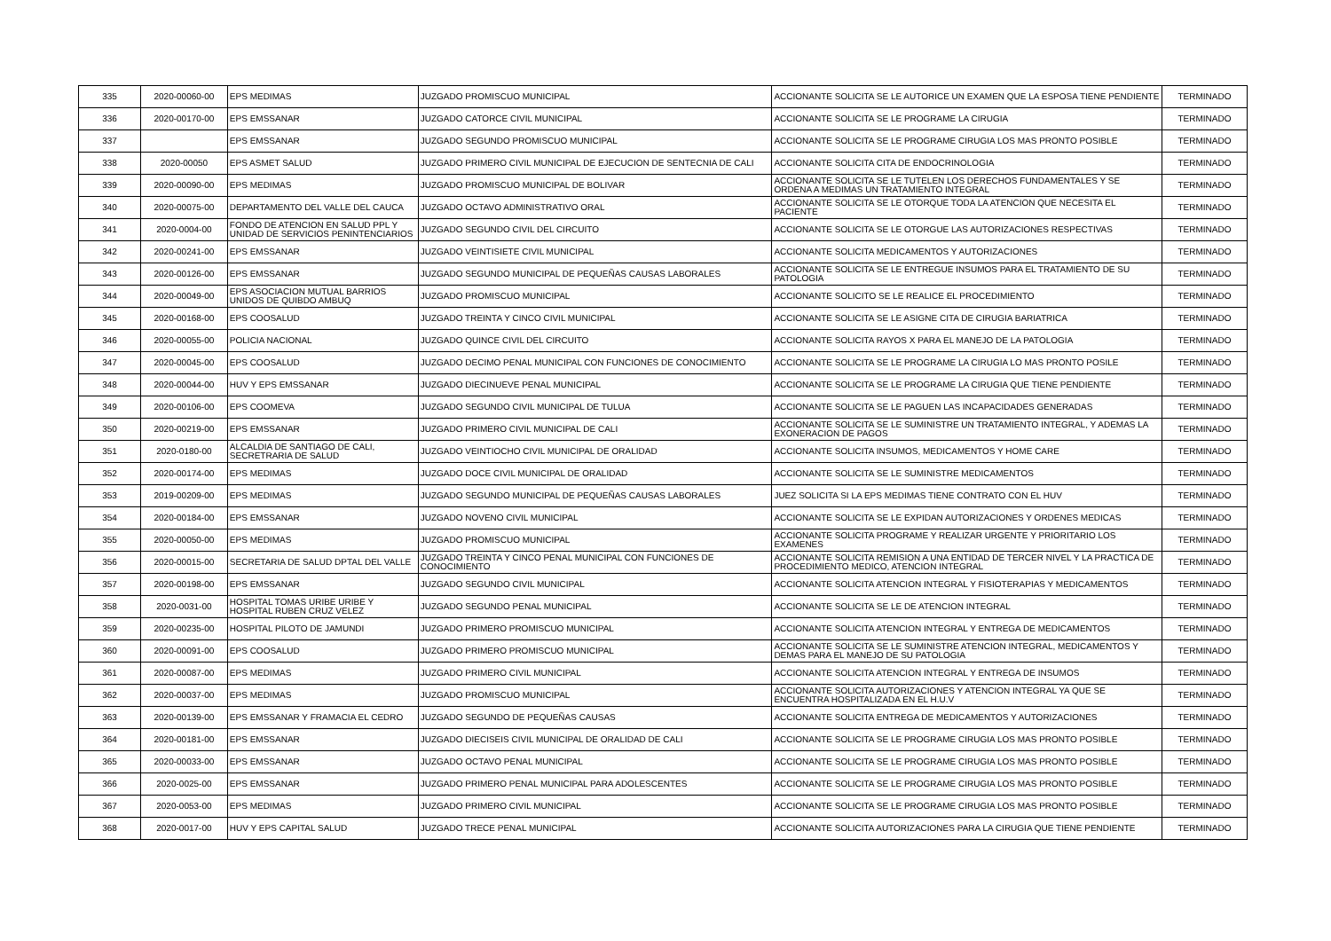| 335 | 2020-00060-00 | EPS MEDIMAS | JUZGADO PROMISCUO MUNICIPAL | ACCIONANTE SOLICITA SE LE AUTORICE UN EXAMEN QUE LA ESPOSA TIENE PENDIENTE | TERMINADO |
| 336 | 2020-00170-00 | EPS EMSSANAR | JUZGADO CATORCE CIVIL MUNICIPAL | ACCIONANTE SOLICITA SE LE PROGRAME LA CIRUGIA | TERMINADO |
| 337 | | EPS EMSSANAR | JUZGADO SEGUNDO PROMISCUO MUNICIPAL | ACCIONANTE SOLICITA SE LE PROGRAME CIRUGIA LOS MAS PRONTO POSIBLE | TERMINADO |
| 338 | 2020-00050 | EPS ASMET SALUD | JUZGADO PRIMERO CIVIL MUNICIPAL DE EJECUCION DE SENTECNIA DE CALI | ACCIONANTE SOLICITA CITA DE ENDOCRINOLOGIA | TERMINADO |
| 339 | 2020-00090-00 | EPS MEDIMAS | JUZGADO PROMISCUO MUNICIPAL DE BOLIVAR | ACCIONANTE SOLICITA SE LE TUTELEN LOS DERECHOS FUNDAMENTALES Y SE ORDENA A MEDIMAS UN TRATAMIENTO INTEGRAL | TERMINADO |
| 340 | 2020-00075-00 | DEPARTAMENTO DEL VALLE DEL CAUCA | JUZGADO OCTAVO ADMINISTRATIVO ORAL | ACCIONANTE SOLICITA SE LE OTORQUE TODA LA ATENCION QUE NECESITA EL PACIENTE | TERMINADO |
| 341 | 2020-0004-00 | FONDO DE ATENCION EN SALUD PPL Y UNIDAD DE SERVICIOS PENINTENCIARIOS | JUZGADO SEGUNDO CIVIL DEL CIRCUITO | ACCIONANTE SOLICITA SE LE OTORGUE LAS AUTORIZACIONES RESPECTIVAS | TERMINADO |
| 342 | 2020-00241-00 | EPS EMSSANAR | JUZGADO VEINTISIETE CIVIL MUNICIPAL | ACCIONANTE SOLICITA MEDICAMENTOS Y AUTORIZACIONES | TERMINADO |
| 343 | 2020-00126-00 | EPS EMSSANAR | JUZGADO SEGUNDO MUNICIPAL DE PEQUEÑAS CAUSAS LABORALES | ACCIONANTE SOLICITA SE LE ENTREGUE INSUMOS PARA EL TRATAMIENTO DE SU PATOLOGIA | TERMINADO |
| 344 | 2020-00049-00 | EPS ASOCIACION MUTUAL BARRIOS UNIDOS DE QUIBDO AMBUQ | JUZGADO PROMISCUO MUNICIPAL | ACCIONANTE SOLICITO SE LE REALICE EL PROCEDIMIENTO | TERMINADO |
| 345 | 2020-00168-00 | EPS COOSALUD | JUZGADO TREINTA Y CINCO CIVIL MUNICIPAL | ACCIONANTE SOLICITA SE LE ASIGNE CITA DE CIRUGIA BARIATRICA | TERMINADO |
| 346 | 2020-00055-00 | POLICIA NACIONAL | JUZGADO QUINCE CIVIL DEL CIRCUITO | ACCIONANTE SOLICITA RAYOS X PARA EL MANEJO DE LA PATOLOGIA | TERMINADO |
| 347 | 2020-00045-00 | EPS COOSALUD | JUZGADO DECIMO PENAL MUNICIPAL CON FUNCIONES DE CONOCIMIENTO | ACCIONANTE SOLICITA SE LE PROGRAME LA CIRUGIA LO MAS PRONTO POSILE | TERMINADO |
| 348 | 2020-00044-00 | HUV Y EPS EMSSANAR | JUZGADO DIECINUEVE PENAL MUNICIPAL | ACCIONANTE SOLICITA SE LE PROGRAME LA CIRUGIA QUE TIENE PENDIENTE | TERMINADO |
| 349 | 2020-00106-00 | EPS COOMEVA | JUZGADO SEGUNDO CIVIL MUNICIPAL DE TULUA | ACCIONANTE SOLICITA SE LE PAGUEN LAS INCAPACIDADES GENERADAS | TERMINADO |
| 350 | 2020-00219-00 | EPS EMSSANAR | JUZGADO PRIMERO CIVIL MUNICIPAL DE CALI | ACCIONANTE SOLICITA SE LE SUMINISTRE UN TRATAMIENTO INTEGRAL, Y ADEMAS LA EXONERACION DE PAGOS | TERMINADO |
| 351 | 2020-0180-00 | ALCALDIA DE SANTIAGO DE CALI, SECRETRARIA DE SALUD | JUZGADO VEINTIOCHO CIVIL MUNICIPAL DE ORALIDAD | ACCIONANTE SOLICITA INSUMOS, MEDICAMENTOS Y HOME CARE | TERMINADO |
| 352 | 2020-00174-00 | EPS MEDIMAS | JUZGADO DOCE CIVIL MUNICIPAL DE ORALIDAD | ACCIONANTE SOLICITA SE LE SUMINISTRE MEDICAMENTOS | TERMINADO |
| 353 | 2019-00209-00 | EPS MEDIMAS | JUZGADO SEGUNDO MUNICIPAL DE PEQUEÑAS CAUSAS LABORALES | JUEZ SOLICITA SI LA EPS MEDIMAS TIENE CONTRATO CON EL HUV | TERMINADO |
| 354 | 2020-00184-00 | EPS EMSSANAR | JUZGADO NOVENO CIVIL MUNICIPAL | ACCIONANTE SOLICITA SE LE EXPIDAN AUTORIZACIONES Y ORDENES MEDICAS | TERMINADO |
| 355 | 2020-00050-00 | EPS MEDIMAS | JUZGADO PROMISCUO MUNICIPAL | ACCIONANTE SOLICITA PROGRAME Y REALIZAR URGENTE Y PRIORITARIO LOS EXAMENES | TERMINADO |
| 356 | 2020-00015-00 | SECRETARIA DE SALUD DPTAL DEL VALLE | JUZGADO TREINTA Y CINCO PENAL MUNICIPAL CON FUNCIONES DE CONOCIMIENTO | ACCIONANTE SOLICITA REMISION A UNA ENTIDAD DE TERCER NIVEL Y LA PRACTICA DE PROCEDIMIENTO MEDICO, ATENCION INTEGRAL | TERMINADO |
| 357 | 2020-00198-00 | EPS EMSSANAR | JUZGADO SEGUNDO CIVIL MUNICIPAL | ACCIONANTE SOLICITA ATENCION INTEGRAL Y FISIOTERAPIAS Y MEDICAMENTOS | TERMINADO |
| 358 | 2020-0031-00 | HOSPITAL TOMAS URIBE URIBE Y HOSPITAL RUBEN CRUZ VELEZ | JUZGADO SEGUNDO PENAL MUNICIPAL | ACCIONANTE SOLICITA SE LE DE ATENCION INTEGRAL | TERMINADO |
| 359 | 2020-00235-00 | HOSPITAL PILOTO DE JAMUNDI | JUZGADO PRIMERO PROMISCUO MUNICIPAL | ACCIONANTE SOLICITA ATENCION INTEGRAL Y ENTREGA DE MEDICAMENTOS | TERMINADO |
| 360 | 2020-00091-00 | EPS COOSALUD | JUZGADO PRIMERO PROMISCUO MUNICIPAL | ACCIONANTE SOLICITA SE LE SUMINISTRE ATENCION INTEGRAL, MEDICAMENTOS Y DEMAS PARA EL MANEJO DE SU PATOLOGIA | TERMINADO |
| 361 | 2020-00087-00 | EPS MEDIMAS | JUZGADO PRIMERO CIVIL MUNICIPAL | ACCIONANTE SOLICITA ATENCION INTEGRAL Y ENTREGA DE INSUMOS | TERMINADO |
| 362 | 2020-00037-00 | EPS MEDIMAS | JUZGADO PROMISCUO MUNICIPAL | ACCIONANTE SOLICITA AUTORIZACIONES Y ATENCION INTEGRAL YA QUE SE ENCUENTRA HOSPITALIZADA EN EL H.U.V | TERMINADO |
| 363 | 2020-00139-00 | EPS EMSSANAR Y FRAMACIA EL CEDRO | JUZGADO SEGUNDO DE PEQUEÑAS CAUSAS | ACCIONANTE SOLICITA ENTREGA DE MEDICAMENTOS Y AUTORIZACIONES | TERMINADO |
| 364 | 2020-00181-00 | EPS EMSSANAR | JUZGADO DIECISEIS CIVIL MUNICIPAL DE ORALIDAD DE CALI | ACCIONANTE SOLICITA SE LE PROGRAME CIRUGIA LOS MAS PRONTO POSIBLE | TERMINADO |
| 365 | 2020-00033-00 | EPS EMSSANAR | JUZGADO OCTAVO PENAL MUNICIPAL | ACCIONANTE SOLICITA SE LE PROGRAME CIRUGIA LOS MAS PRONTO POSIBLE | TERMINADO |
| 366 | 2020-0025-00 | EPS EMSSANAR | JUZGADO PRIMERO PENAL MUNICIPAL PARA ADOLESCENTES | ACCIONANTE SOLICITA SE LE PROGRAME CIRUGIA LOS MAS PRONTO POSIBLE | TERMINADO |
| 367 | 2020-0053-00 | EPS MEDIMAS | JUZGADO PRIMERO CIVIL MUNICIPAL | ACCIONANTE SOLICITA SE LE PROGRAME CIRUGIA LOS MAS PRONTO POSIBLE | TERMINADO |
| 368 | 2020-0017-00 | HUV Y EPS CAPITAL SALUD | JUZGADO TRECE PENAL MUNICIPAL | ACCIONANTE SOLICITA AUTORIZACIONES PARA LA CIRUGIA QUE TIENE PENDIENTE | TERMINADO |